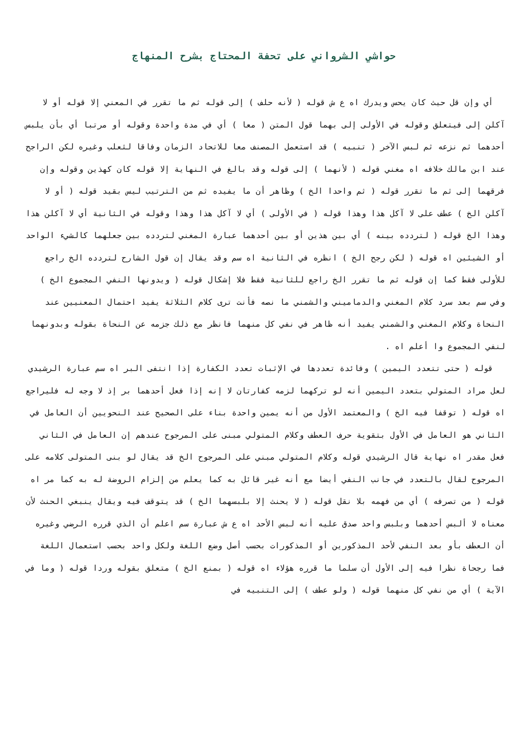حواشي الشرواني على تحفة المحتاج بشرح المنهاج
أي وإن قل حيث كان يحس ويدرك اه ع ش قوله ( لأنه حلف ) إلى قوله ثم ما تقرر في المعني إلا قوله أو لا آكلن إلى فيتعلق وقوله في الأولى إلى بهما قول المتن ( معا ) أي في مدة واحدة وقوله أو مرتبا أي بأن يلبس أحدهما ثم نزعه ثم لبس الآخر ( تنبيه ) قد استعمل المصنف معا للاتحاد الزمان وفاقا لثعلب وغيره لكن الراجح عند ابن مالك خلافه اه مغني قوله ( لأنهما ) إلى قوله وقد بالغ في النهاية إلا قوله كان كهذين وقوله وإن فرقهما إلى ثم ما تقرر قوله ( ثم واحدا الخ ) وظاهر أن ما يفيده ثم من الترتيب ليس بقيد قوله ( أو لا آكلن الخ ) عطف على لا آكل هذا وهذا قوله ( في الأولى ) أي لا آكل هذا وهذا وقوله في الثانية أي لا آكلن هذا وهذا الخ قوله ( لتردده بينه ) أي بين هذين أو بين أحدهما عبارة المغني لتردده بين جعلهما كالشيء الواحد أو الشيئين اه قوله ( لكن رجح الخ ) انظره في الثانية اه سم وقد يقال إن قول الشارح لتردده الخ راجع للأولى فقط كما إن قوله ثم ما تقرر الخ راجع للثانية فقط فلا إشكال قوله ( ويدونها النفي المجموع الخ ) وفي سم بعد سرد كلام المغني والدماميني والشمني ما نصه فأنت ترى كلام الثلاثة يفيد احتمال المعنيين عند النحاة وكلام المغني والشمني يفيد أنه ظاهر في نفي كل منهما فانظر مع ذلك جزمه عن النحاة بقوله وبدونهما لنفي المجموع وا أعلم اه .
قوله ( حتى تتعدد اليمين ) وفائدة تعددها في الإثبات تعدد الكفارة إذا انتفى البر اه سم عبارة الرشيدي لعل مراد المتولي بتعدد اليمين أنه لو تركهما لزمه كفارتان لا إنه إذا فعل أحدهما بر إذ لا وجه له فليراجع اه قوله ( توقفا فيه الخ ) والمعتمد الأول من أنه يمين واحدة بناء على الصحيح عند النحويين أن العامل في الثاني هو العامل في الأول بتقوية حرف العطف وكلام المتولي مبنى على المرجوح عندهم إن العامل في الثاني فعل مقدر اه نهاية قال الرشيدي قوله وكلام المتولي مبني على المرجوح الخ قد يقال لو بنى المتولى كلامه على المرجوح لقال بالتعدد في جانب النفي أيضا مع أنه غير قائل به كما يعلم من إلزام الروضة له به كما مر اه قوله ( من تصرفه ) أي من فهمه بلا نقل قوله ( لا يحنث إلا بلبسهما الخ ) قد يتوقف فيه ويقال ينبغي الحنث لأن معناه لا ألبس أحدهما وبلبس واحد صدق عليه أنه لبس الأحد اه ع ش عبارة سم اعلم أن الذي قرره الرضي وغيره أن العطف بأو بعد النفي لأحد المذكورين أو المذكورات بحسب أصل وضع اللغة ولكل واحد بحسب استعمال اللغة فما رجحاة نظرا فيه إلى الأول أن سلما ما قرره هؤلاء اه قوله ( بمنع الخ ) متعلق بقوله وردا قوله ( وما في الآية ) أي من نفي كل منهما قوله ( ولو عطف ) إلى التنبيه في